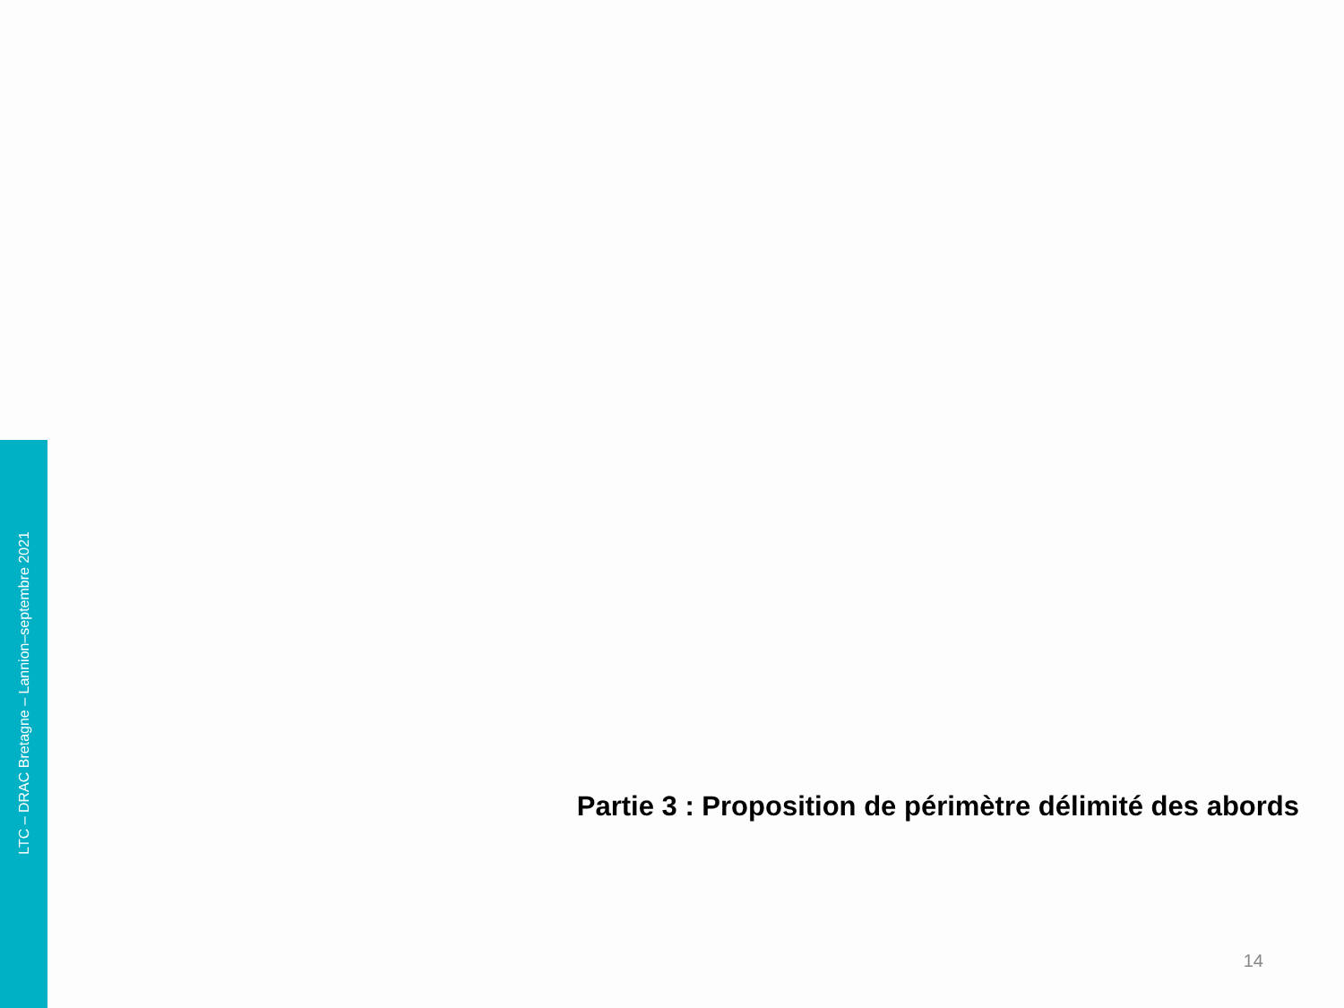LTC – DRAC Bretagne – Lannion–septembre 2021
Partie 3 : Proposition de périmètre délimité des abords
14